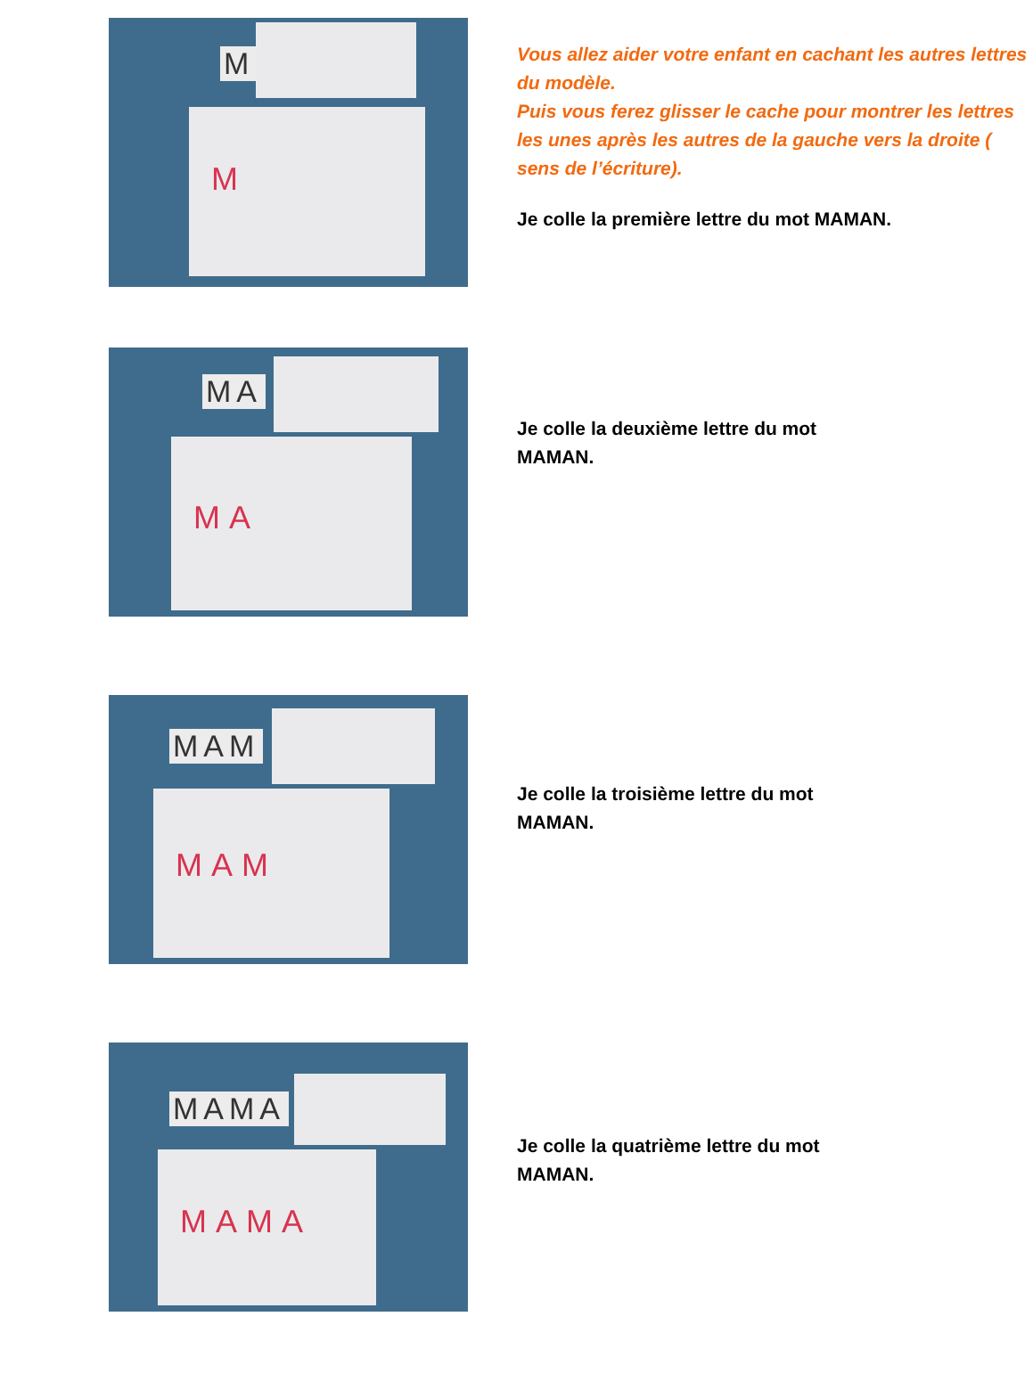M
M
Vous allez aider votre enfant en cachant les autres lettres du modèle.
Puis vous ferez glisser le cache pour montrer les lettres les unes après les autres de la gauche vers la droite ( sens de l’écriture).
Je colle la première lettre du mot MAMAN.
MA
MA
Je colle la deuxième lettre du mot
MAMAN.
MAM
MAM
Je colle la troisième lettre du mot
MAMAN.
MAMA
MAMA
Je colle la quatrième lettre du mot
MAMAN.